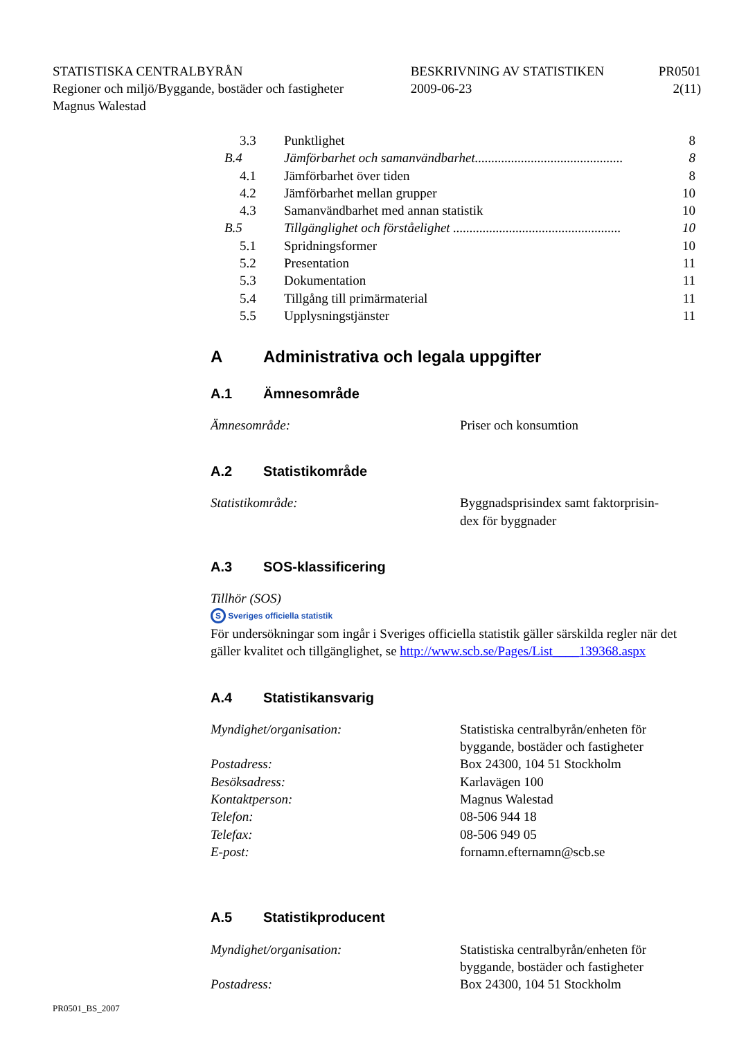| STATISTISKA CENTRALBYRÅN | BESKRIVNING AV STATISTIKEN | PR0501 |
| Regioner och miljö/Byggande, bostäder och fastigheter | 2009-06-23 | 2(11) |
| Magnus Walestad | | |
| 3.3 | Punktlighet | 8 |
| B.4 | Jämförbarhet och samanvändbarhet............................................. | 8 |
| 4.1 | Jämförbarhet över tiden | 8 |
| 4.2 | Jämförbarhet mellan grupper | 10 |
| 4.3 | Samanvändbarhet med annan statistik | 10 |
| B.5 | Tillgänglighet och förståelighet ................................................... | 10 |
| 5.1 | Spridningsformer | 10 |
| 5.2 | Presentation | 11 |
| 5.3 | Dokumentation | 11 |
| 5.4 | Tillgång till primärmaterial | 11 |
| 5.5 | Upplysningstjänster | 11 |
A Administrativa och legala uppgifter
A.1 Ämnesområde
| Ämnesområde: | Priser och konsumtion |
A.2 Statistikområde
| Statistikområde: | Byggnadsprisindex samt faktorprisin- dex för byggnader |
A.3 SOS-klassificering
Tillhör (SOS)
S Sveriges officiella statistik
För undersökningar som ingår i Sveriges officiella statistik gäller särskilda regler när det gäller kvalitet och tillgänglighet, se http://www.scb.se/Pages/List____139368.aspx
A.4 Statistikansvarig
| Myndighet/organisation: | Statistiska centralbyrån/enheten för byggande, bostäder och fastigheter |
| Postadress: | Box 24300, 104 51 Stockholm |
| Besöksadress: | Karlavägen 100 |
| Kontaktperson: | Magnus Walestad |
| Telefon: | 08-506 944 18 |
| Telefax: | 08-506 949 05 |
| E-post: | fornamn.efternamn@scb.se |
A.5 Statistikproducent
| Myndighet/organisation: | Statistiska centralbyrån/enheten för byggande, bostäder och fastigheter |
| Postadress: | Box 24300, 104 51 Stockholm |
PR0501_BS_2007